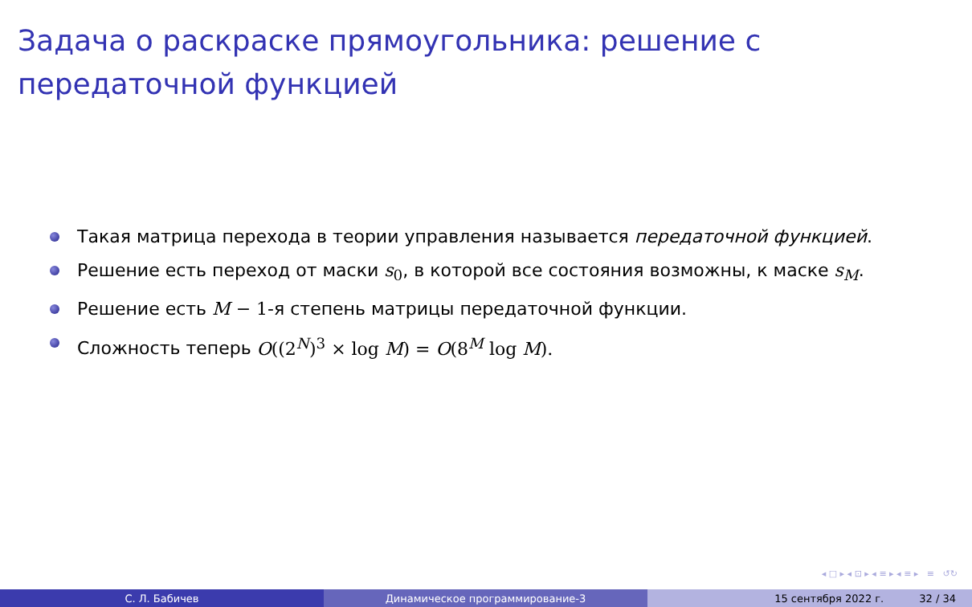Задача о раскраске прямоугольника: решение с
передаточной функцией
Такая матрица перехода в теории управления называется передаточной функцией.
Решение есть переход от маски s<sub>0</sub>, в которой все состояния возможны, к маске s<sub>M</sub>.
Решение есть M − 1-я степень матрицы передаточной функции.
Сложность теперь O((2<sup>N</sup>)<sup>3</sup> × log M) = O(8<sup>M</sup> log M).
◂ □ ▸ ◂ ⊡ ▸ ◂ ≡ ▸ ◂ ≡ ▸ ≡ ↺↻
С. Л. Бабичев Динамическое программирование-3 15 сентября 2022 г. 32 / 34